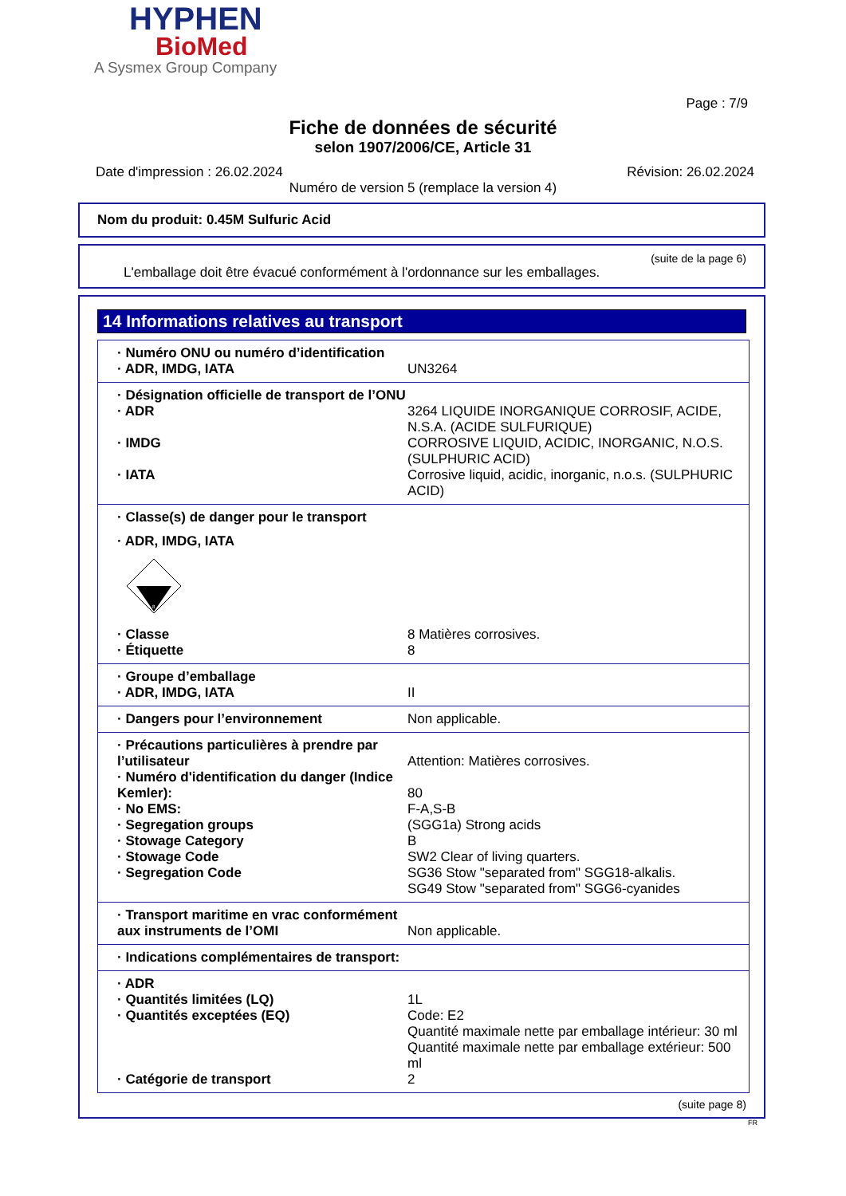HYPHEN
BioMed
A Sysmex Group Company
Page : 7/9
Fiche de données de sécurité
selon 1907/2006/CE, Article 31
Date d'impression : 26.02.2024 Révision: 26.02.2024
Numéro de version 5 (remplace la version 4)
Nom du produit: 0.45M Sulfuric Acid
(suite de la page 6)
L'emballage doit être évacué conformément à l'ordonnance sur les emballages.
14 Informations relatives au transport
| · Numéro ONU ou numéro d’identification | |
| · ADR, IMDG, IATA | UN3264 |
| · Désignation officielle de transport de l’ONU | |
| · ADR | 3264 LIQUIDE INORGANIQUE CORROSIF, ACIDE, N.S.A. (ACIDE SULFURIQUE) |
| · IMDG | CORROSIVE LIQUID, ACIDIC, INORGANIC, N.O.S. (SULPHURIC ACID) |
| · IATA | Corrosive liquid, acidic, inorganic, n.o.s. (SULPHURIC ACID) |
| · Classe(s) de danger pour le transport | |
| · ADR, IMDG, IATA | |
| 8 | |
| · Classe | 8 Matières corrosives. |
| · Étiquette | 8 |
| · Groupe d’emballage | |
| · ADR, IMDG, IATA | II |
| · Dangers pour l’environnement | Non applicable. |
| · Précautions particulières à prendre par l’utilisateur | Attention: Matières corrosives. |
| · Numéro d'identification du danger (Indice Kemler): | 80 |
| · No EMS: | F-A,S-B |
| · Segregation groups | (SGG1a) Strong acids |
| · Stowage Category | B |
| · Stowage Code | SW2 Clear of living quarters. |
| · Segregation Code | SG36 Stow "separated from" SGG18-alkalis. SG49 Stow "separated from" SGG6-cyanides |
| · Transport maritime en vrac conformément aux instruments de l’OMI | Non applicable. |
| · Indications complémentaires de transport: | |
| · ADR | |
| · Quantités limitées (LQ) | 1L |
| · Quantités exceptées (EQ) | Code: E2 Quantité maximale nette par emballage intérieur: 30 ml Quantité maximale nette par emballage extérieur: 500 ml |
| · Catégorie de transport | 2 |
(suite page 8)
FR